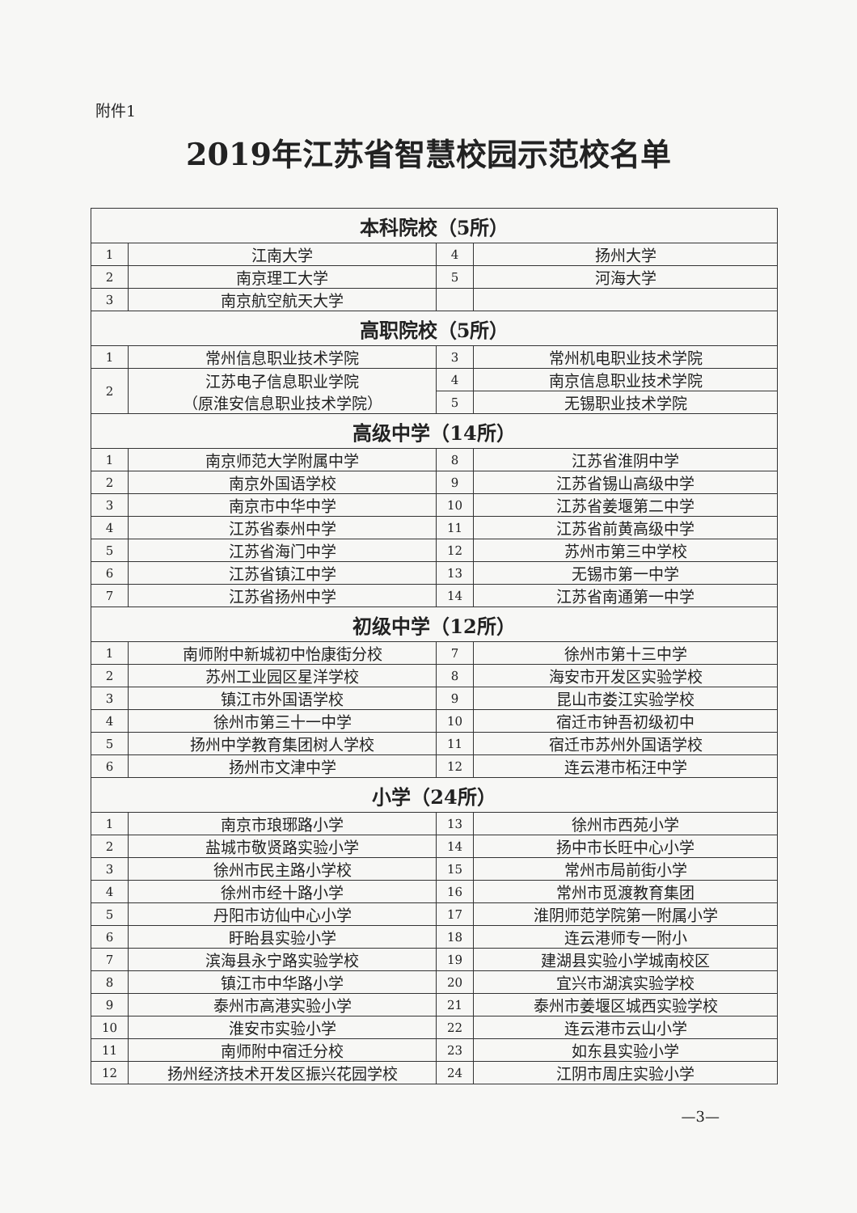附件1
2019年江苏省智慧校园示范校名单
| 本科院校（5所） | | | |
| --- | --- | --- | --- |
| 1 | 江南大学 | 4 | 扬州大学 |
| 2 | 南京理工大学 | 5 | 河海大学 |
| 3 | 南京航空航天大学 | | |
| 高职院校（5所） | | | |
| 1 | 常州信息职业技术学院 | 3 | 常州机电职业技术学院 |
| 2 | 江苏电子信息职业学院 （原淮安信息职业技术学院） | 4 | 南京信息职业技术学院 |
| | | 5 | 无锡职业技术学院 |
| 高级中学（14所） | | | |
| 1 | 南京师范大学附属中学 | 8 | 江苏省淮阴中学 |
| 2 | 南京外国语学校 | 9 | 江苏省锡山高级中学 |
| 3 | 南京市中华中学 | 10 | 江苏省姜堰第二中学 |
| 4 | 江苏省泰州中学 | 11 | 江苏省前黄高级中学 |
| 5 | 江苏省海门中学 | 12 | 苏州市第三中学校 |
| 6 | 江苏省镇江中学 | 13 | 无锡市第一中学 |
| 7 | 江苏省扬州中学 | 14 | 江苏省南通第一中学 |
| 初级中学（12所） | | | |
| 1 | 南师附中新城初中怡康街分校 | 7 | 徐州市第十三中学 |
| 2 | 苏州工业园区星洋学校 | 8 | 海安市开发区实验学校 |
| 3 | 镇江市外国语学校 | 9 | 昆山市娄江实验学校 |
| 4 | 徐州市第三十一中学 | 10 | 宿迁市钟吾初级初中 |
| 5 | 扬州中学教育集团树人学校 | 11 | 宿迁市苏州外国语学校 |
| 6 | 扬州市文津中学 | 12 | 连云港市柘汪中学 |
| 小学（24所） | | | |
| 1 | 南京市琅琊路小学 | 13 | 徐州市西苑小学 |
| 2 | 盐城市敬贤路实验小学 | 14 | 扬中市长旺中心小学 |
| 3 | 徐州市民主路小学校 | 15 | 常州市局前街小学 |
| 4 | 徐州市经十路小学 | 16 | 常州市觅渡教育集团 |
| 5 | 丹阳市访仙中心小学 | 17 | 淮阴师范学院第一附属小学 |
| 6 | 盱眙县实验小学 | 18 | 连云港师专一附小 |
| 7 | 滨海县永宁路实验学校 | 19 | 建湖县实验小学城南校区 |
| 8 | 镇江市中华路小学 | 20 | 宜兴市湖滨实验学校 |
| 9 | 泰州市高港实验小学 | 21 | 泰州市姜堰区城西实验学校 |
| 10 | 淮安市实验小学 | 22 | 连云港市云山小学 |
| 11 | 南师附中宿迁分校 | 23 | 如东县实验小学 |
| 12 | 扬州经济技术开发区振兴花园学校 | 24 | 江阴市周庄实验小学 |
—3—